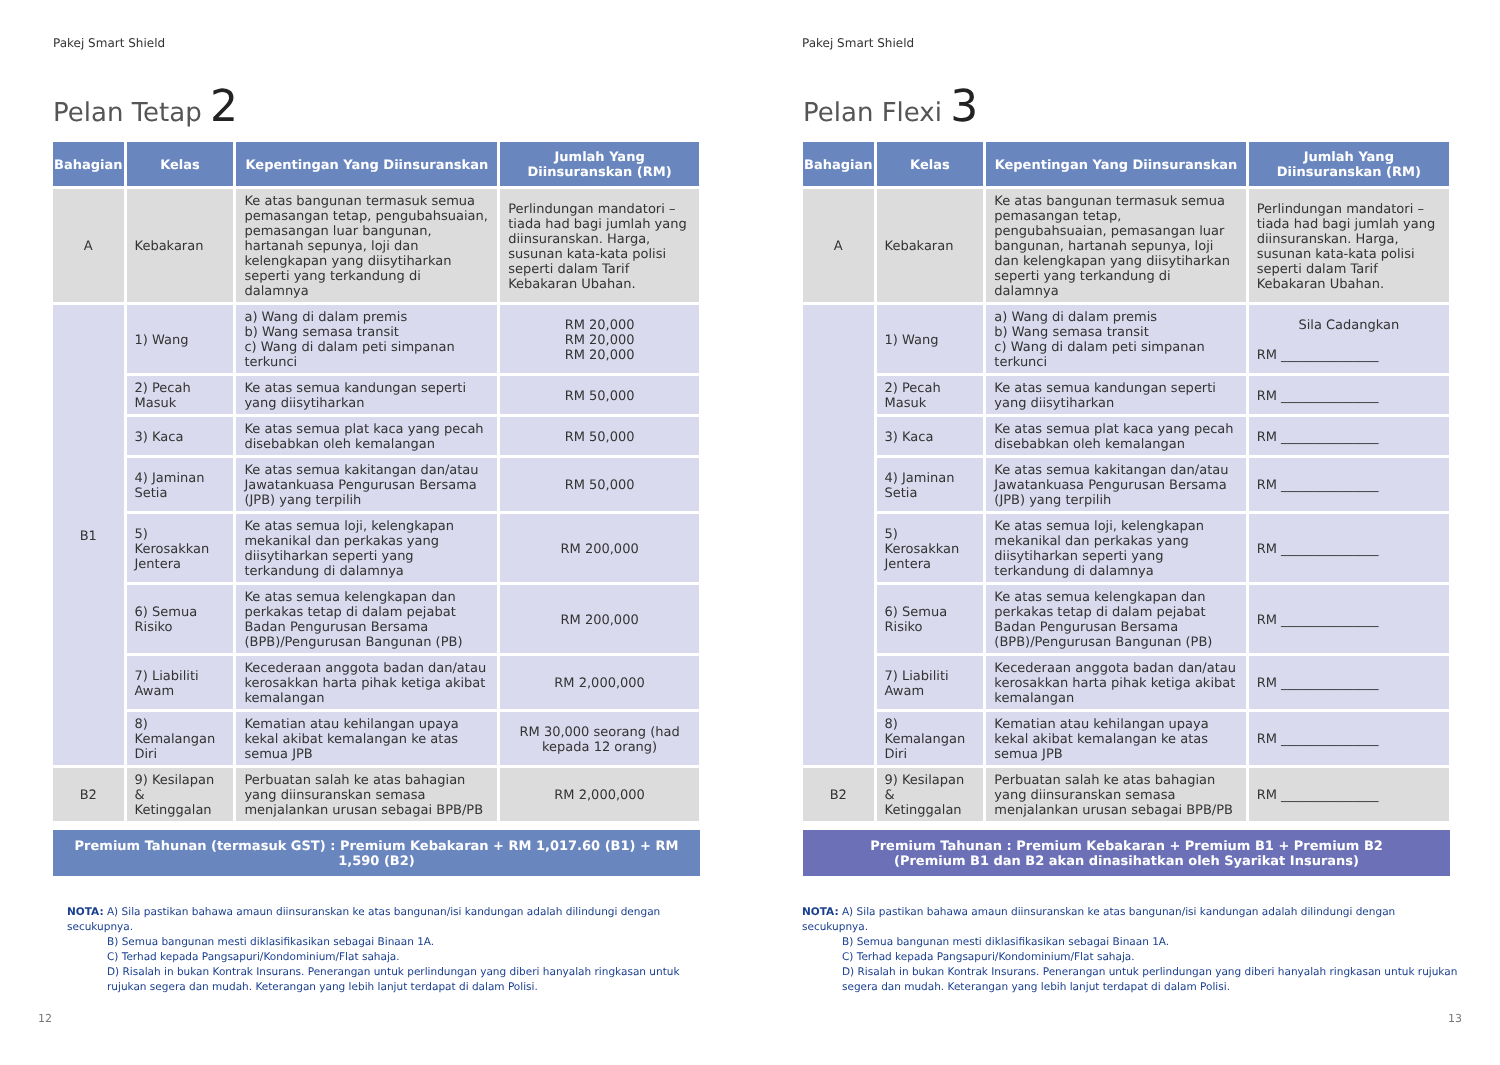Pakej Smart Shield
Pelan Tetap 2
| Bahagian | Kelas | Kepentingan Yang Diinsuranskan | Jumlah Yang Diinsuranskan (RM) |
| --- | --- | --- | --- |
| A | Kebakaran | Ke atas bangunan termasuk semua pemasangan tetap, pengubahsuaian, pemasangan luar bangunan, hartanah sepunya, loji dan kelengkapan yang diisytiharkan seperti yang terkandung di dalamnya | Perlindungan mandatori – tiada had bagi jumlah yang diinsuranskan. Harga, susunan kata-kata polisi seperti dalam Tarif Kebakaran Ubahan. |
| B1 | 1) Wang | a) Wang di dalam premis b) Wang semasa transit c) Wang di dalam peti simpanan terkunci | RM 20,000 RM 20,000 RM 20,000 |
| | 2) Pecah Masuk | Ke atas semua kandungan seperti yang diisytiharkan | RM 50,000 |
| | 3) Kaca | Ke atas semua plat kaca yang pecah disebabkan oleh kemalangan | RM 50,000 |
| | 4) Jaminan Setia | Ke atas semua kakitangan dan/atau Jawatankuasa Pengurusan Bersama (JPB) yang terpilih | RM 50,000 |
| | 5) Kerosakkan Jentera | Ke atas semua loji, kelengkapan mekanikal dan perkakas yang diisytiharkan seperti yang terkandung di dalamnya | RM 200,000 |
| | 6) Semua Risiko | Ke atas semua kelengkapan dan perkakas tetap di dalam pejabat Badan Pengurusan Bersama (BPB)/Pengurusan Bangunan (PB) | RM 200,000 |
| | 7) Liabiliti Awam | Kecederaan anggota badan dan/atau kerosakkan harta pihak ketiga akibat kemalangan | RM 2,000,000 |
| | 8) Kemalangan Diri | Kematian atau kehilangan upaya kekal akibat kemalangan ke atas semua JPB | RM 30,000 seorang (had kepada 12 orang) |
| B2 | 9) Kesilapan & Ketinggalan | Perbuatan salah ke atas bahagian yang diinsuranskan semasa menjalankan urusan sebagai BPB/PB | RM 2,000,000 |
Premium Tahunan (termasuk GST) : Premium Kebakaran + RM 1,017.60 (B1) + RM 1,590 (B2)
NOTA: A) Sila pastikan bahawa amaun diinsuranskan ke atas bangunan/isi kandungan adalah dilindungi dengan secukupnya.
B) Semua bangunan mesti diklasifikasikan sebagai Binaan 1A.
C) Terhad kepada Pangsapuri/Kondominium/Flat sahaja.
D) Risalah in bukan Kontrak Insurans. Penerangan untuk perlindungan yang diberi hanyalah ringkasan untuk rujukan segera dan mudah. Keterangan yang lebih lanjut terdapat di dalam Polisi.
12
Pakej Smart Shield
Pelan Flexi 3
| Bahagian | Kelas | Kepentingan Yang Diinsuranskan | Jumlah Yang Diinsuranskan (RM) |
| --- | --- | --- | --- |
| A | Kebakaran | Ke atas bangunan termasuk semua pemasangan tetap, pengubahsuaian, pemasangan luar bangunan, hartanah sepunya, loji dan kelengkapan yang diisytiharkan seperti yang terkandung di dalamnya | Perlindungan mandatori – tiada had bagi jumlah yang diinsuranskan. Harga, susunan kata-kata polisi seperti dalam Tarif Kebakaran Ubahan. |
| | 1) Wang | a) Wang di dalam premis b) Wang semasa transit c) Wang di dalam peti simpanan terkunci | Sila Cadangkan RM _______________ |
| | 2) Pecah Masuk | Ke atas semua kandungan seperti yang diisytiharkan | RM _______________ |
| | 3) Kaca | Ke atas semua plat kaca yang pecah disebabkan oleh kemalangan | RM _______________ |
| | 4) Jaminan Setia | Ke atas semua kakitangan dan/atau Jawatankuasa Pengurusan Bersama (JPB) yang terpilih | RM _______________ |
| | 5) Kerosakkan Jentera | Ke atas semua loji, kelengkapan mekanikal dan perkakas yang diisytiharkan seperti yang terkandung di dalamnya | RM _______________ |
| | 6) Semua Risiko | Ke atas semua kelengkapan dan perkakas tetap di dalam pejabat Badan Pengurusan Bersama (BPB)/Pengurusan Bangunan (PB) | RM _______________ |
| | 7) Liabiliti Awam | Kecederaan anggota badan dan/atau kerosakkan harta pihak ketiga akibat kemalangan | RM _______________ |
| | 8) Kemalangan Diri | Kematian atau kehilangan upaya kekal akibat kemalangan ke atas semua JPB | RM _______________ |
| B2 | 9) Kesilapan & Ketinggalan | Perbuatan salah ke atas bahagian yang diinsuranskan semasa menjalankan urusan sebagai BPB/PB | RM _______________ |
Premium Tahunan : Premium Kebakaran + Premium B1 + Premium B2
(Premium B1 dan B2 akan dinasihatkan oleh Syarikat Insurans)
NOTA: A) Sila pastikan bahawa amaun diinsuranskan ke atas bangunan/isi kandungan adalah dilindungi dengan secukupnya.
B) Semua bangunan mesti diklasifikasikan sebagai Binaan 1A.
C) Terhad kepada Pangsapuri/Kondominium/Flat sahaja.
D) Risalah in bukan Kontrak Insurans. Penerangan untuk perlindungan yang diberi hanyalah ringkasan untuk rujukan segera dan mudah. Keterangan yang lebih lanjut terdapat di dalam Polisi.
13